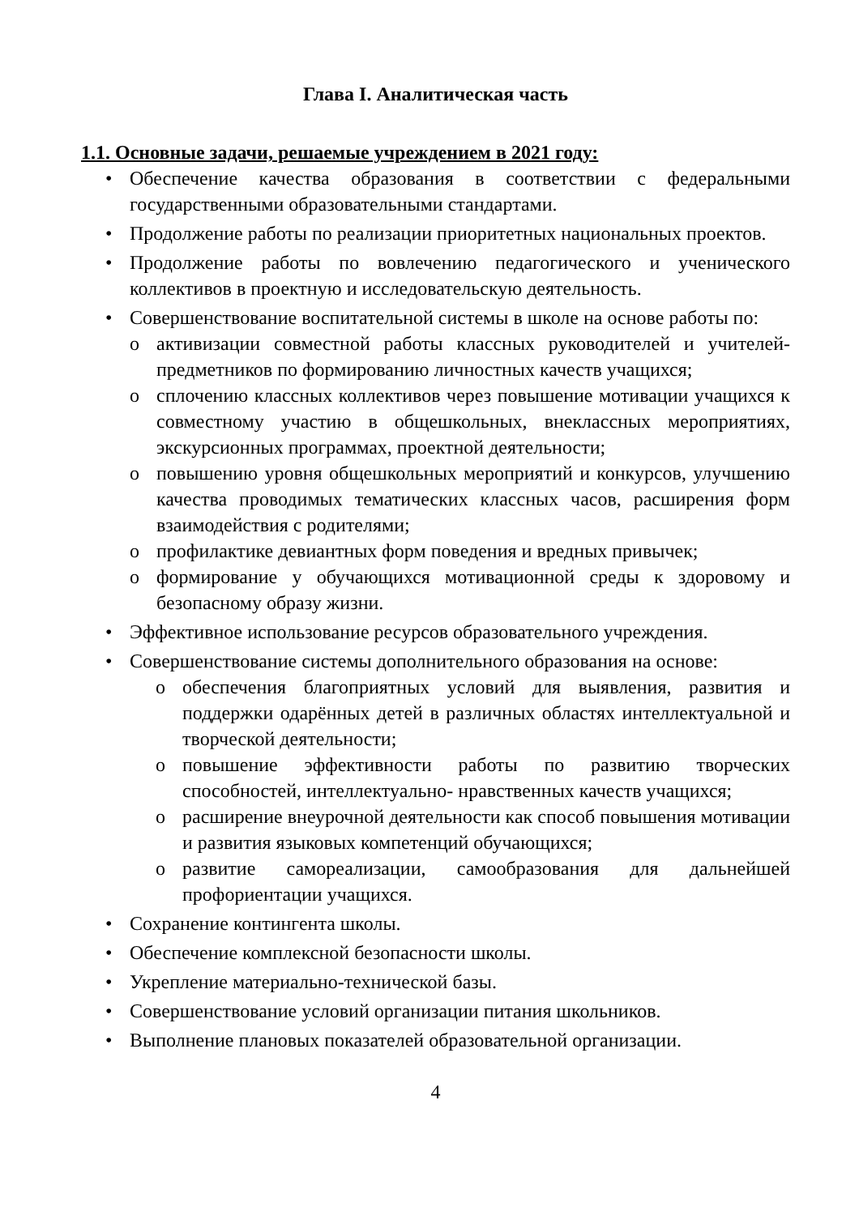Глава I. Аналитическая часть
1.1. Основные задачи, решаемые учреждением в 2021 году:
• Обеспечение качества образования в соответствии с федеральными государственными образовательными стандартами.
• Продолжение работы по реализации приоритетных национальных проектов.
• Продолжение работы по вовлечению педагогического и ученического коллективов в проектную и исследовательскую деятельность.
• Совершенствование воспитательной системы в школе на основе работы по:
o активизации совместной работы классных руководителей и учителей-предметников по формированию личностных качеств учащихся;
o сплочению классных коллективов через повышение мотивации учащихся к совместному участию в общешкольных, внеклассных мероприятиях, экскурсионных программах, проектной деятельности;
o повышению уровня общешкольных мероприятий и конкурсов, улучшению качества проводимых тематических классных часов, расширения форм взаимодействия с родителями;
o профилактике девиантных форм поведения и вредных привычек;
o формирование у обучающихся мотивационной среды к здоровому и безопасному образу жизни.
• Эффективное использование ресурсов образовательного учреждения.
• Совершенствование системы дополнительного образования на основе:
o обеспечения благоприятных условий для выявления, развития и поддержки одарённых детей в различных областях интеллектуальной и творческой деятельности;
o повышение эффективности работы по развитию творческих способностей, интеллектуально- нравственных качеств учащихся;
o расширение внеурочной деятельности как способ повышения мотивации и развития языковых компетенций обучающихся;
o развитие самореализации, самообразования для дальнейшей профориентации учащихся.
• Сохранение контингента школы.
• Обеспечение комплексной безопасности школы.
• Укрепление материально-технической базы.
• Совершенствование условий организации питания школьников.
• Выполнение плановых показателей образовательной организации.
4